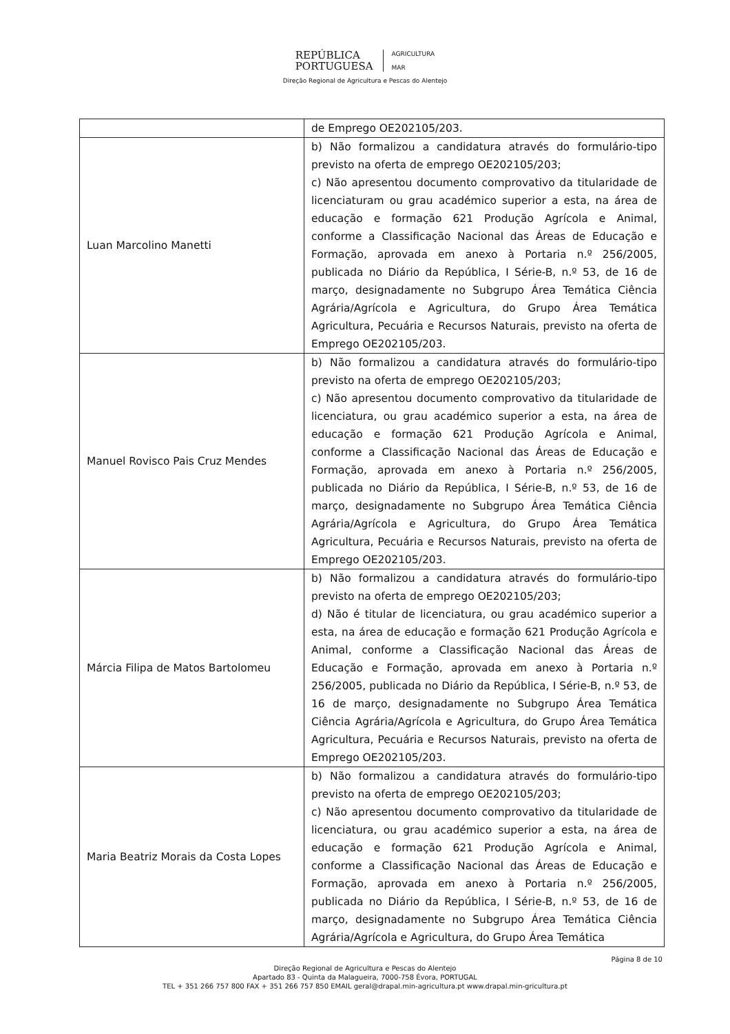REPÚBLICA
PORTUGUESA
AGRICULTURA
MAR
Direção Regional de Agricultura e Pescas do Alentejo
| | de Emprego OE202105/203. |
| Luan Marcolino Manetti | b) Não formalizou a candidatura através do formulário-tipo previsto na oferta de emprego OE202105/203; c) Não apresentou documento comprovativo da titularidade de licenciaturam ou grau académico superior a esta, na área de educação e formação 621 Produção Agrícola e Animal, conforme a Classificação Nacional das Áreas de Educação e Formação, aprovada em anexo à Portaria n.º 256/2005, publicada no Diário da República, I Série-B, n.º 53, de 16 de março, designadamente no Subgrupo Área Temática Ciência Agrária/Agrícola e Agricultura, do Grupo Área Temática Agricultura, Pecuária e Recursos Naturais, previsto na oferta de Emprego OE202105/203. |
| Manuel Rovisco Pais Cruz Mendes | b) Não formalizou a candidatura através do formulário-tipo previsto na oferta de emprego OE202105/203; c) Não apresentou documento comprovativo da titularidade de licenciatura, ou grau académico superior a esta, na área de educação e formação 621 Produção Agrícola e Animal, conforme a Classificação Nacional das Áreas de Educação e Formação, aprovada em anexo à Portaria n.º 256/2005, publicada no Diário da República, I Série-B, n.º 53, de 16 de março, designadamente no Subgrupo Área Temática Ciência Agrária/Agrícola e Agricultura, do Grupo Área Temática Agricultura, Pecuária e Recursos Naturais, previsto na oferta de Emprego OE202105/203. |
| Márcia Filipa de Matos Bartolomeu | b) Não formalizou a candidatura através do formulário-tipo previsto na oferta de emprego OE202105/203; d) Não é titular de licenciatura, ou grau académico superior a esta, na área de educação e formação 621 Produção Agrícola e Animal, conforme a Classificação Nacional das Áreas de Educação e Formação, aprovada em anexo à Portaria n.º 256/2005, publicada no Diário da República, I Série-B, n.º 53, de 16 de março, designadamente no Subgrupo Área Temática Ciência Agrária/Agrícola e Agricultura, do Grupo Área Temática Agricultura, Pecuária e Recursos Naturais, previsto na oferta de Emprego OE202105/203. |
| Maria Beatriz Morais da Costa Lopes | b) Não formalizou a candidatura através do formulário-tipo previsto na oferta de emprego OE202105/203; c) Não apresentou documento comprovativo da titularidade de licenciatura, ou grau académico superior a esta, na área de educação e formação 621 Produção Agrícola e Animal, conforme a Classificação Nacional das Áreas de Educação e Formação, aprovada em anexo à Portaria n.º 256/2005, publicada no Diário da República, I Série-B, n.º 53, de 16 de março, designadamente no Subgrupo Área Temática Ciência Agrária/Agrícola e Agricultura, do Grupo Área Temática |
Página 8 de 10
Direção Regional de Agricultura e Pescas do Alentejo
Apartado 83 - Quinta da Malagueira, 7000-758 Évora, PORTUGAL
TEL + 351 266 757 800 FAX + 351 266 757 850 EMAIL geral@drapal.min-agricultura.pt www.drapal.min-gricultura.pt